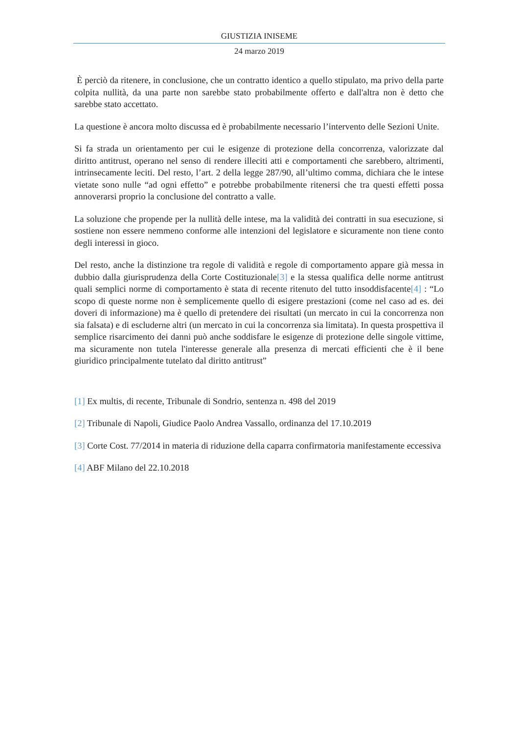GIUSTIZIA INISEME
24 marzo 2019
È perciò da ritenere, in conclusione, che un contratto identico a quello stipulato, ma privo della parte colpita nullità, da una parte non sarebbe stato probabilmente offerto e dall'altra non è detto che sarebbe stato accettato.
La questione è ancora molto discussa ed è probabilmente necessario l’intervento delle Sezioni Unite.
Si fa strada un orientamento per cui le esigenze di protezione della concorrenza, valorizzate dal diritto antitrust, operano nel senso di rendere illeciti atti e comportamenti che sarebbero, altrimenti, intrinsecamente leciti. Del resto, l’art. 2 della legge 287/90, all’ultimo comma, dichiara che le intese vietate sono nulle “ad ogni effetto” e potrebbe probabilmente ritenersi che tra questi effetti possa annoverarsi proprio la conclusione del contratto a valle.
La soluzione che propende per la nullità delle intese, ma la validità dei contratti in sua esecuzione, si sostiene non essere nemmeno conforme alle intenzioni del legislatore e sicuramente non tiene conto degli interessi in gioco.
Del resto, anche la distinzione tra regole di validità e regole di comportamento appare già messa in dubbio dalla giurisprudenza della Corte Costituzionale[3] e la stessa qualifica delle norme antitrust quali semplici norme di comportamento è stata di recente ritenuto del tutto insoddisfacente[4] : “Lo scopo di queste norme non è semplicemente quello di esigere prestazioni (come nel caso ad es. dei doveri di informazione) ma è quello di pretendere dei risultati (un mercato in cui la concorrenza non sia falsata) e di escluderne altri (un mercato in cui la concorrenza sia limitata). In questa prospettiva il semplice risarcimento dei danni può anche soddisfare le esigenze di protezione delle singole vittime, ma sicuramente non tutela l'interesse generale alla presenza di mercati efficienti che è il bene giuridico principalmente tutelato dal diritto antitrust”
[1] Ex multis, di recente, Tribunale di Sondrio, sentenza n. 498 del 2019
[2] Tribunale di Napoli, Giudice Paolo Andrea Vassallo, ordinanza del 17.10.2019
[3] Corte Cost. 77/2014 in materia di riduzione della caparra confirmatoria manifestamente eccessiva
[4] ABF Milano del 22.10.2018